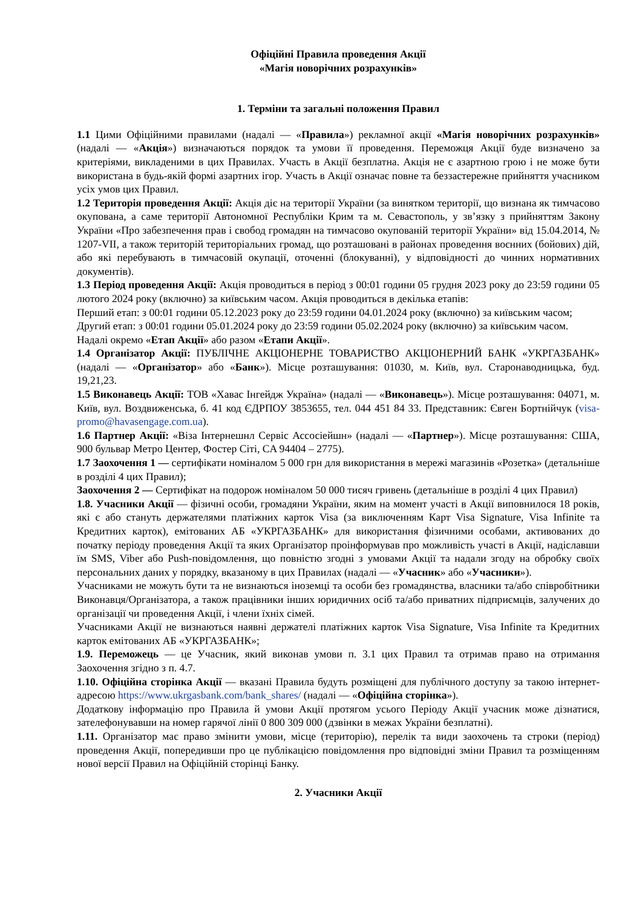Офіційні Правила проведення Акції
«Магія новорічних розрахунків»
1. Терміни та загальні положення Правил
1.1 Цими Офіційними правилами (надалі — «Правила») рекламної акції «Магія новорічних розрахунків» (надалі — «Акція») визначаються порядок та умови її проведення. Переможця Акції буде визначено за критеріями, викладеними в цих Правилах. Участь в Акції безплатна. Акція не є азартною грою і не може бути використана в будь-якій формі азартних ігор. Участь в Акції означає повне та беззастережне прийняття учасником усіх умов цих Правил.
1.2 Територія проведення Акції: Акція діє на території України (за винятком території, що визнана як тимчасово окупована, а саме території Автономної Республіки Крим та м. Севастополь, у зв’язку з прийняттям Закону України «Про забезпечення прав і свобод громадян на тимчасово окупованій території України» від 15.04.2014, № 1207-VII, а також територій територіальних громад, що розташовані в районах проведення воєнних (бойових) дій, або які перебувають в тимчасовій окупації, оточенні (блокуванні), у відповідності до чинних нормативних документів).
1.3 Період проведення Акції: Акція проводиться в період з 00:01 години 05 грудня 2023 року до 23:59 години 05 лютого 2024 року (включно) за київським часом. Акція проводиться в декілька етапів:
Перший етап: з 00:01 години 05.12.2023 року до 23:59 години 04.01.2024 року (включно) за київським часом;
Другий етап: з 00:01 години 05.01.2024 року до 23:59 години 05.02.2024 року (включно) за київським часом.
Надалі окремо «Етап Акції» або разом «Етапи Акції».
1.4 Організатор Акції: ПУБЛІЧНЕ АКЦІОНЕРНЕ ТОВАРИСТВО АКЦІОНЕРНИЙ БАНК «УКРГАЗБАНК» (надалі — «Організатор» або «Банк»). Місце розташування: 01030, м. Київ, вул. Старонаводницька, буд. 19,21,23.
1.5 Виконавець Акції: ТОВ «Хавас Інгейдж Україна» (надалі — «Виконавець»). Місце розташування: 04071, м. Київ, вул. Воздвиженська, б. 41 код ЄДРПОУ 3853655, тел. 044 451 84 33. Представник: Євген Бортнійчук (visa-promo@havasengage.com.ua).
1.6 Партнер Акції: «Віза Інтернешнл Сервіс Ассосіейшн» (надалі — «Партнер»). Місце розташування: США, 900 бульвар Метро Центер, Фостер Сіті, CA 94404 – 2775).
1.7 Заохочення 1 — сертифікати номіналом 5 000 грн для використання в мережі магазинів «Розетка» (детальніше в розділі 4 цих Правил);
Заохочення 2 — Сертифікат на подорож номіналом 50 000 тисяч гривень (детальніше в розділі 4 цих Правил)
1.8. Учасники Акції — фізичні особи, громадяни України, яким на момент участі в Акції виповнилося 18 років, які є або стануть держателями платіжних карток Visa (за виключенням Карт Visa Signature, Visa Infinite та Кредитних карток), емітованих АБ «УКРГАЗБАНК» для використання фізичними особами, активованих до початку періоду проведення Акції та яких Організатор проінформував про можливість участі в Акції, надіславши їм SMS, Viber або Push-повідомлення, що повністю згодні з умовами Акції та надали згоду на обробку своїх персональних даних у порядку, вказаному в цих Правилах (надалі — «Учасник» або «Учасники»).
Учасниками не можуть бути та не визнаються іноземці та особи без громадянства, власники та/або співробітники Виконавця/Організатора, а також працівники інших юридичних осіб та/або приватних підприємців, залучених до організації чи проведення Акції, і члени їхніх сімей.
Учасниками Акції не визнаються наявні держателі платіжних карток Visa Signature, Visa Infinite та Кредитних карток емітованих АБ «УКРГАЗБАНК»;
1.9. Переможець — це Учасник, який виконав умови п. 3.1 цих Правил та отримав право на отримання Заохочення згідно з п. 4.7.
1.10. Офіційна сторінка Акції — вказані Правила будуть розміщені для публічного доступу за такою інтернет-адресою https://www.ukrgasbank.com/bank_shares/ (надалі — «Офіційна сторінка»).
Додаткову інформацію про Правила й умови Акції протягом усього Періоду Акції учасник може дізнатися, зателефонувавши на номер гарячої лінії 0 800 309 000 (дзвінки в межах України безплатні).
1.11. Організатор має право змінити умови, місце (територію), перелік та види заохочень та строки (період) проведення Акції, попередивши про це публікацією повідомлення про відповідні зміни Правил та розміщенням нової версії Правил на Офіційній сторінці Банку.
2. Учасники Акції